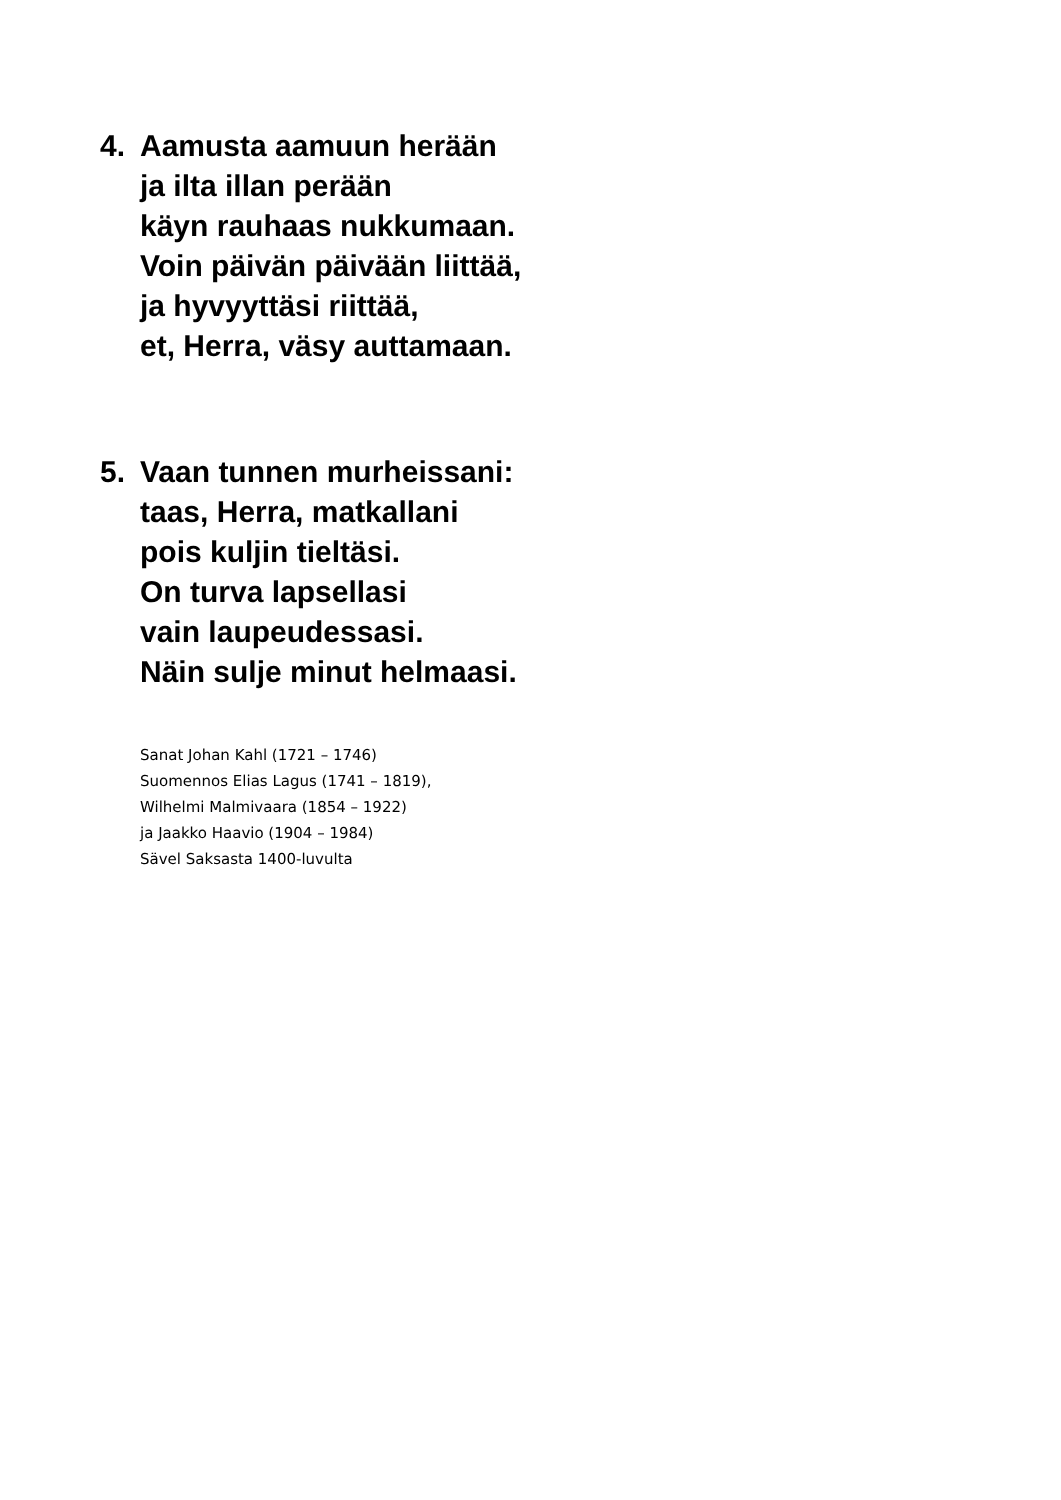4. Aamusta aamuun herään
ja ilta illan perään
käyn rauhaas nukkumaan.
Voin päivän päivään liittää,
ja hyvyyttäsi riittää,
et, Herra, väsy auttamaan.
5. Vaan tunnen murheissani:
taas, Herra, matkallani
pois kuljin tieltäsi.
On turva lapsellasi
vain laupeudessasi.
Näin sulje minut helmaasi.
Sanat Johan Kahl (1721 – 1746)
Suomennos Elias Lagus (1741 – 1819),
Wilhelmi Malmivaara (1854 – 1922)
ja Jaakko Haavio (1904 – 1984)
Sävel Saksasta 1400-luvulta